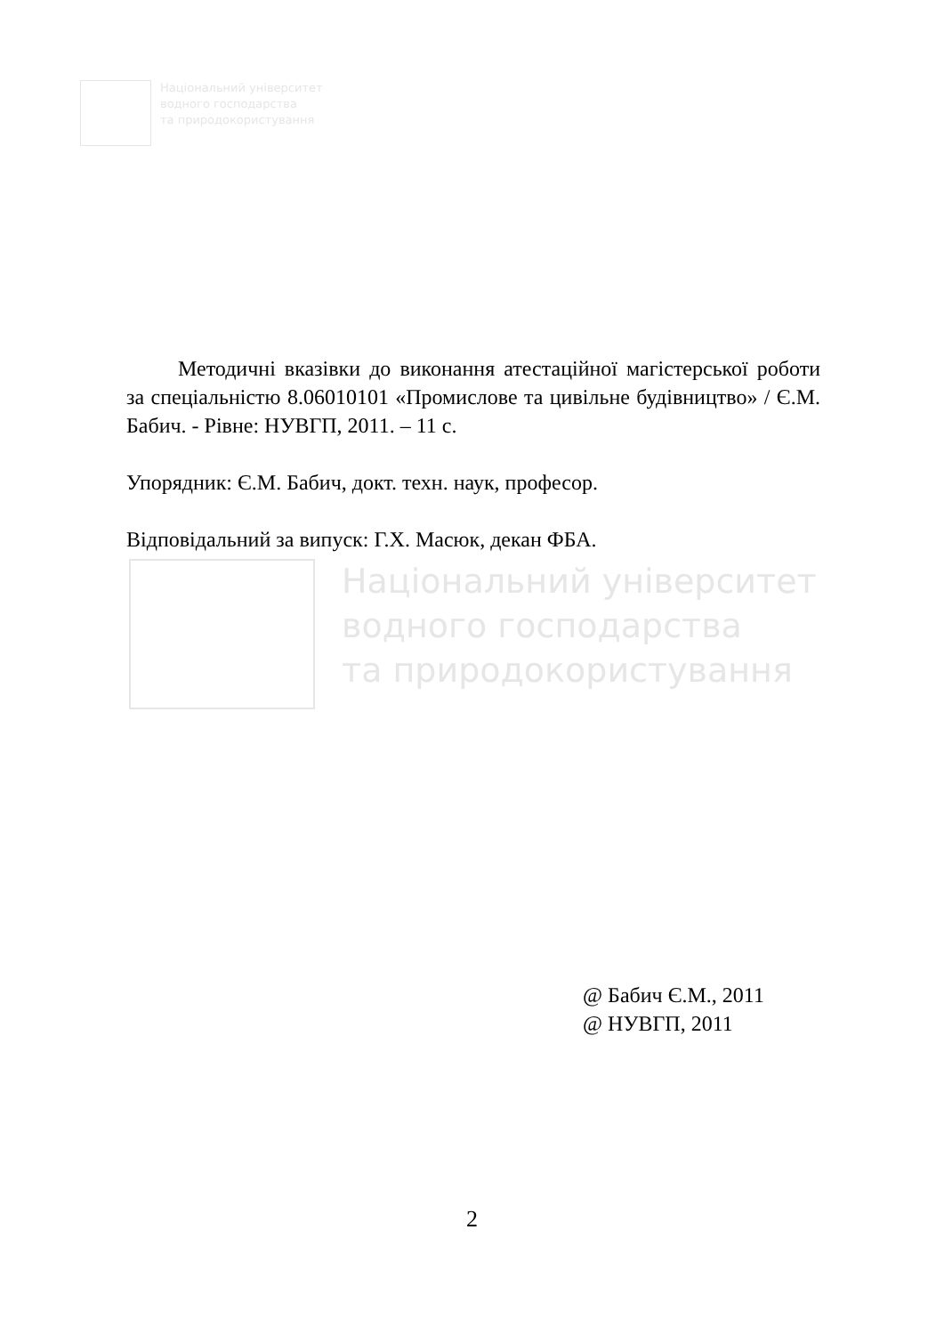Національний університет
водного господарства
та природокористування
Методичні вказівки до виконання атестаційної магістерської роботи за спеціальністю 8.06010101 «Промислове та цивільне будівництво» / Є.М. Бабич. - Рівне: НУВГП, 2011. – 11 с.
Упорядник: Є.М. Бабич, докт. техн. наук, професор.
Відповідальний за випуск: Г.Х. Масюк, декан ФБА.
Національний університет
водного господарства
та природокористування
@ Бабич Є.М., 2011
@ НУВГП, 2011
2